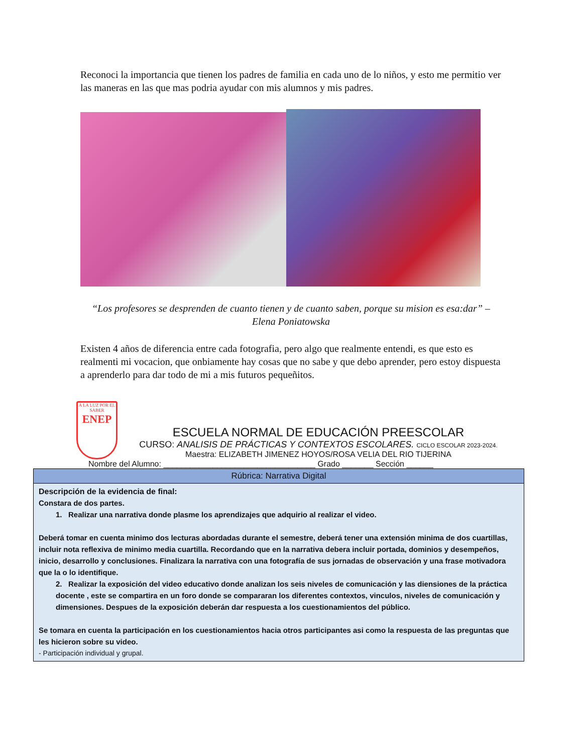Reconoci la importancia que tienen los padres de familia en cada uno de lo niños, y esto me permitio ver las maneras en las que mas podria ayudar con mis alumnos y mis padres.
“Los profesores se desprenden de cuanto tienen y de cuanto saben, porque su mision es esa:dar” – Elena Poniatowska
Existen 4 años de diferencia entre cada fotografia, pero algo que realmente entendi, es que esto es realmenti mi vocacion, que onbiamente hay cosas que no sabe y que debo aprender, pero estoy dispuesta a aprenderlo para dar todo de mi a mis futuros pequeñitos.
A LA LUZ POR EL SABER
ENEP
ESCUELA NORMAL DE EDUCACIÓN PREESCOLAR
CURSO: ANALISIS DE PRÁCTICAS Y CONTEXTOS ESCOLARES. CICLO ESCOLAR 2023-2024.
Maestra: ELIZABETH JIMENEZ HOYOS/ROSA VELIA DEL RIO TIJERINA
Nombre del Alumno: __________________________________ Grado _______ Sección ______
| Rúbrica: Narrativa Digital |
| Descripción de la evidencia de final: Constara de dos partes. 1. Realizar una narrativa donde plasme los aprendizajes que adquirio al realizar el video. Deberá tomar en cuenta minimo dos lecturas abordadas durante el semestre, deberá tener una extensión minima de dos cuartillas, incluir nota reflexiva de minimo media cuartilla. Recordando que en la narrativa debera incluir portada, dominios y desempeños, inicio, desarrollo y conclusiones. Finalizara la narrativa con una fotografía de sus jornadas de observación y una frase motivadora que la o lo identifique. 2. Realizar la exposición del video educativo donde analizan los seis niveles de comunicación y las diensiones de la práctica docente , este se compartira en un foro donde se compararan los diferentes contextos, vinculos, niveles de comunicación y dimensiones. Despues de la exposición deberán dar respuesta a los cuestionamientos del público. Se tomara en cuenta la participación en los cuestionamientos hacia otros participantes asi como la respuesta de las preguntas que les hicieron sobre su video. - Participación individual y grupal. |